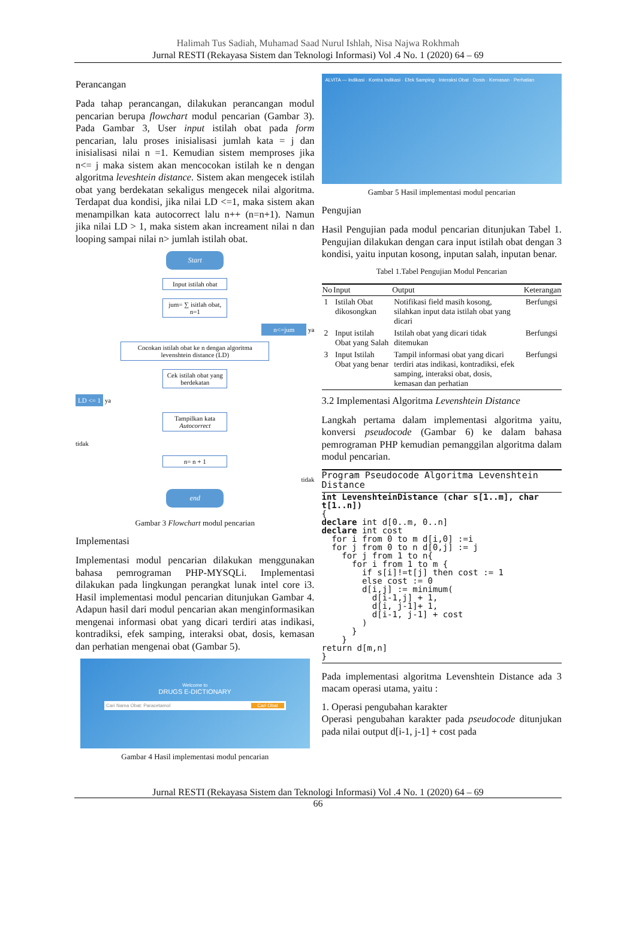Halimah Tus Sadiah, Muhamad Saad Nurul Ishlah, Nisa Najwa Rokhmah
Jurnal RESTI (Rekayasa Sistem dan Teknologi Informasi) Vol .4 No. 1 (2020) 64 – 69
Perancangan
Pada tahap perancangan, dilakukan perancangan modul pencarian berupa flowchart modul pencarian (Gambar 3). Pada Gambar 3, User input istilah obat pada form pencarian, lalu proses inisialisasi jumlah kata = j dan inisialisasi nilai n =1. Kemudian sistem memproses jika n<= j maka sistem akan mencocokan istilah ke n dengan algoritma leveshtein distance. Sistem akan mengecek istilah obat yang berdekatan sekaligus mengecek nilai algoritma. Terdapat dua kondisi, jika nilai LD <=1, maka sistem akan menampilkan kata autocorrect lalu n++ (n=n+1). Namun jika nilai LD > 1, maka sistem akan increament nilai n dan looping sampai nilai n> jumlah istilah obat.
Start
Input istilah obat
jum= ∑ isitlah obat, n=1
n<=jum ya
Cocokan istilah obat ke n dengan algoritma levenshtein distance (LD)
Cek istilah obat yang berdekatan
LD <= 1 ya
Tampilkan kata Autocorrect
tidak
n= n + 1
tidak
end
Gambar 3 Flowchart modul pencarian
Implementasi
Implementasi modul pencarian dilakukan menggunakan bahasa pemrograman PHP-MYSQLi. Implementasi dilakukan pada lingkungan perangkat lunak intel core i3. Hasil implementasi modul pencarian ditunjukan Gambar 4. Adapun hasil dari modul pencarian akan menginformasikan mengenai informasi obat yang dicari terdiri atas indikasi, kontradiksi, efek samping, interaksi obat, dosis, kemasan dan perhatian mengenai obat (Gambar 5).
Welcome to
DRUGS E-DICTIONARY
Cari Nama Obat: Paracetamol Cari Obat
Gambar 4 Hasil implementasi modul pencarian
ALVITA — Indikasi · Kontra Indikasi · Efek Samping · Interaksi Obat · Dosis · Kemasan · Perhatian
Gambar 5 Hasil implementasi modul pencarian
Pengujian
Hasil Pengujian pada modul pencarian ditunjukan Tabel 1. Pengujian dilakukan dengan cara input istilah obat dengan 3 kondisi, yaitu inputan kosong, inputan salah, inputan benar.
Tabel 1.Tabel Pengujian Modul Pencarian
| No | Input | Output | Keterangan |
| --- | --- | --- | --- |
| 1 | Istilah Obat dikosongkan | Notifikasi field masih kosong, silahkan input data istilah obat yang dicari | Berfungsi |
| 2 | Input istilah Obat yang Salah | Istilah obat yang dicari tidak ditemukan | Berfungsi |
| 3 | Input Istilah Obat yang benar | Tampil informasi obat yang dicari terdiri atas indikasi, kontradiksi, efek samping, interaksi obat, dosis, kemasan dan perhatian | Berfungsi |
3.2 Implementasi Algoritma Levenshtein Distance
Langkah pertama dalam implementasi algoritma yaitu, konversi pseudocode (Gambar 6) ke dalam bahasa pemrograman PHP kemudian pemanggilan algoritma dalam modul pencarian.
Program Pseudocode Algoritma Levenshtein
Distance
int LevenshteinDistance (char s[1..m], char
t[1..n])
{
declare int d[0..m, 0..n]
declare int cost
  for i from 0 to m d[i,0] :=i
  for j from 0 to n d[0,j] := j
    for j from 1 to n{
      for i from 1 to m {
        if s[i]!=t[j] then cost := 1
        else cost := 0
        d[i,j] := minimum(
          d[i-1,j] + 1,
          d[i, j-1]+ 1,
          d[i-1, j-1] + cost
        )
      }
    }
return d[m,n]
}
Pada implementasi algoritma Levenshtein Distance ada 3 macam operasi utama, yaitu :
1. Operasi pengubahan karakter
Operasi pengubahan karakter pada pseudocode ditunjukan pada nilai output d[i-1, j-1] + cost pada
Jurnal RESTI (Rekayasa Sistem dan Teknologi Informasi) Vol .4 No. 1 (2020) 64 – 69
66